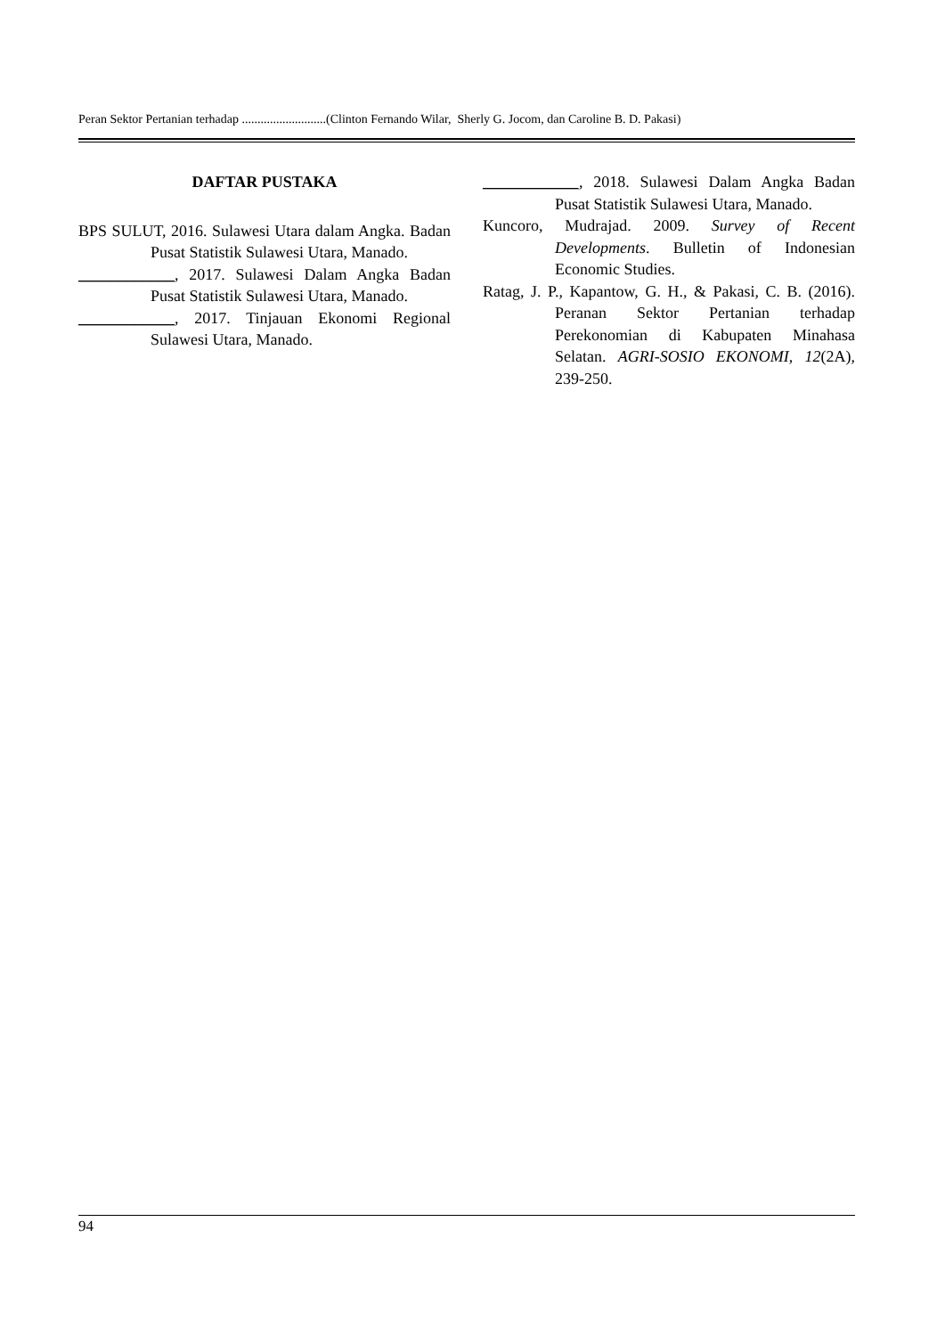Peran Sektor Pertanian terhadap ...........................(Clinton Fernando Wilar, Sherly G. Jocom, dan Caroline B. D. Pakasi)
DAFTAR PUSTAKA
BPS SULUT, 2016. Sulawesi Utara dalam Angka. Badan Pusat Statistik Sulawesi Utara, Manado.
____________, 2017. Sulawesi Dalam Angka Badan Pusat Statistik Sulawesi Utara, Manado.
____________, 2017. Tinjauan Ekonomi Regional Sulawesi Utara, Manado.
____________, 2018. Sulawesi Dalam Angka Badan Pusat Statistik Sulawesi Utara, Manado.
Kuncoro, Mudrajad. 2009. Survey of Recent Developments. Bulletin of Indonesian Economic Studies.
Ratag, J. P., Kapantow, G. H., & Pakasi, C. B. (2016). Peranan Sektor Pertanian terhadap Perekonomian di Kabupaten Minahasa Selatan. AGRI-SOSIO EKONOMI, 12(2A), 239-250.
94